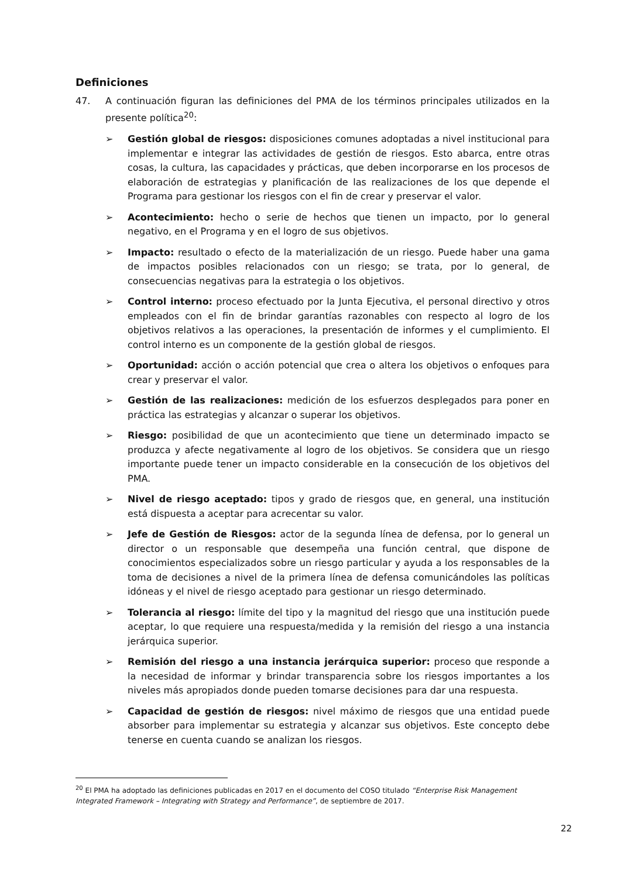Definiciones
47. A continuación figuran las definiciones del PMA de los términos principales utilizados en la presente política<sup>20</sup>:
➢ Gestión global de riesgos: disposiciones comunes adoptadas a nivel institucional para implementar e integrar las actividades de gestión de riesgos. Esto abarca, entre otras cosas, la cultura, las capacidades y prácticas, que deben incorporarse en los procesos de elaboración de estrategias y planificación de las realizaciones de los que depende el Programa para gestionar los riesgos con el fin de crear y preservar el valor.
➢ Acontecimiento: hecho o serie de hechos que tienen un impacto, por lo general negativo, en el Programa y en el logro de sus objetivos.
➢ Impacto: resultado o efecto de la materialización de un riesgo. Puede haber una gama de impactos posibles relacionados con un riesgo; se trata, por lo general, de consecuencias negativas para la estrategia o los objetivos.
➢ Control interno: proceso efectuado por la Junta Ejecutiva, el personal directivo y otros empleados con el fin de brindar garantías razonables con respecto al logro de los objetivos relativos a las operaciones, la presentación de informes y el cumplimiento. El control interno es un componente de la gestión global de riesgos.
➢ Oportunidad: acción o acción potencial que crea o altera los objetivos o enfoques para crear y preservar el valor.
➢ Gestión de las realizaciones: medición de los esfuerzos desplegados para poner en práctica las estrategias y alcanzar o superar los objetivos.
➢ Riesgo: posibilidad de que un acontecimiento que tiene un determinado impacto se produzca y afecte negativamente al logro de los objetivos. Se considera que un riesgo importante puede tener un impacto considerable en la consecución de los objetivos del PMA.
➢ Nivel de riesgo aceptado: tipos y grado de riesgos que, en general, una institución está dispuesta a aceptar para acrecentar su valor.
➢ Jefe de Gestión de Riesgos: actor de la segunda línea de defensa, por lo general un director o un responsable que desempeña una función central, que dispone de conocimientos especializados sobre un riesgo particular y ayuda a los responsables de la toma de decisiones a nivel de la primera línea de defensa comunicándoles las políticas idóneas y el nivel de riesgo aceptado para gestionar un riesgo determinado.
➢ Tolerancia al riesgo: límite del tipo y la magnitud del riesgo que una institución puede aceptar, lo que requiere una respuesta/medida y la remisión del riesgo a una instancia jerárquica superior.
➢ Remisión del riesgo a una instancia jerárquica superior: proceso que responde a la necesidad de informar y brindar transparencia sobre los riesgos importantes a los niveles más apropiados donde pueden tomarse decisiones para dar una respuesta.
➢ Capacidad de gestión de riesgos: nivel máximo de riesgos que una entidad puede absorber para implementar su estrategia y alcanzar sus objetivos. Este concepto debe tenerse en cuenta cuando se analizan los riesgos.
<sup>20</sup> El PMA ha adoptado las definiciones publicadas en 2017 en el documento del COSO titulado “Enterprise Risk Management Integrated Framework – Integrating with Strategy and Performance”, de septiembre de 2017.
22